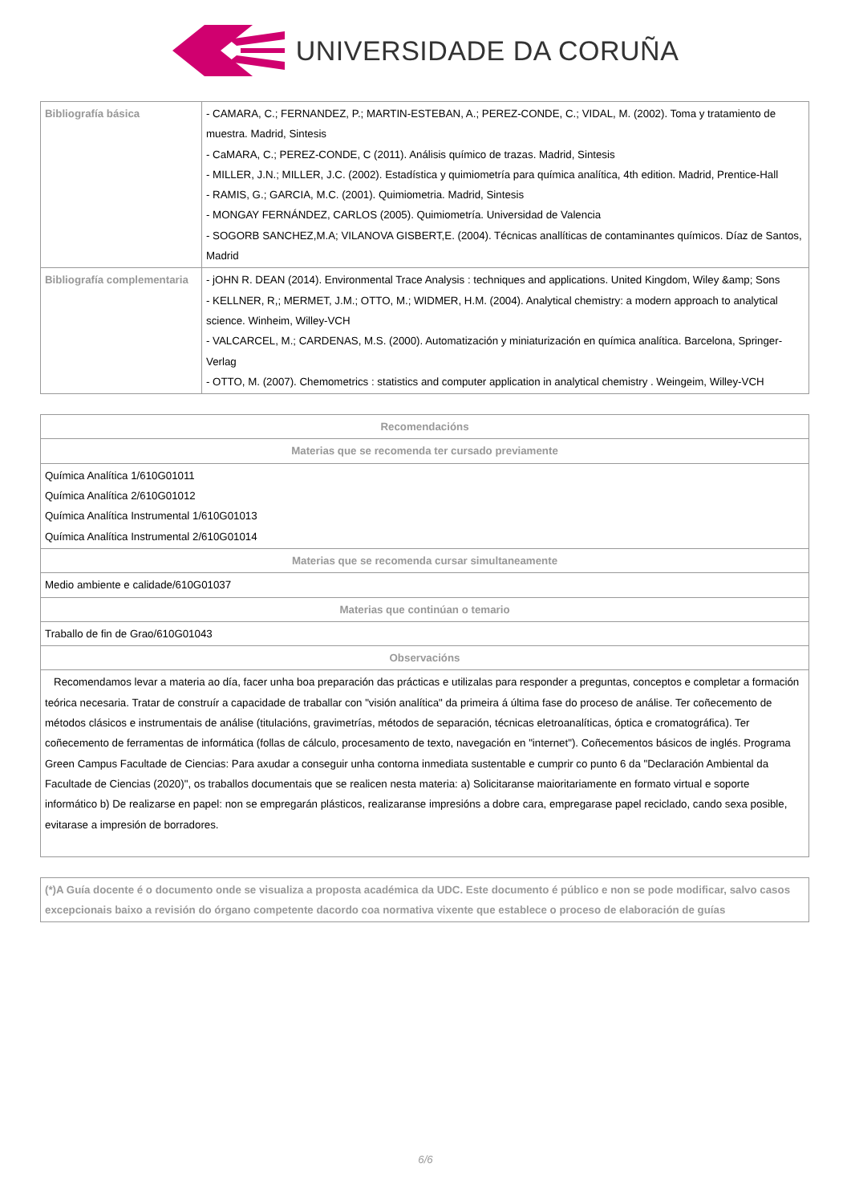UNIVERSIDADE DA CORUÑA
| Bibliografía básica | - CAMARA, C.; FERNANDEZ, P.; MARTIN-ESTEBAN, A.; PEREZ-CONDE, C.; VIDAL, M. (2002). Toma y tratamiento de muestra. Madrid, Sintesis - CaMARA, C.; PEREZ-CONDE, C (2011). Análisis químico de trazas. Madrid, Sintesis - MILLER, J.N.; MILLER, J.C. (2002). Estadística y quimiometría para química analítica, 4th edition. Madrid, Prentice-Hall - RAMIS, G.; GARCIA, M.C. (2001). Quimiometria. Madrid, Sintesis - MONGAY FERNÁNDEZ, CARLOS (2005). Quimiometría. Universidad de Valencia - SOGORB SANCHEZ,M.A; VILANOVA GISBERT,E. (2004). Técnicas anallíticas de contaminantes químicos. Díaz de Santos, Madrid |
| Bibliografía complementaria | - jOHN R. DEAN (2014). Environmental Trace Analysis : techniques and applications. United Kingdom, Wiley &amp; Sons - KELLNER, R,; MERMET, J.M.; OTTO, M.; WIDMER, H.M. (2004). Analytical chemistry: a modern approach to analytical science. Winheim, Willey-VCH - VALCARCEL, M.; CARDENAS, M.S. (2000). Automatización y miniaturización en química analítica. Barcelona, Springer-Verlag - OTTO, M. (2007). Chemometrics : statistics and computer application in analytical chemistry . Weingeim, Willey-VCH |
| Recomendacións |
| --- |
| Materias que se recomenda ter cursado previamente |
| Química Analítica 1/610G01011 Química Analítica 2/610G01012 Química Analítica Instrumental 1/610G01013 Química Analítica Instrumental 2/610G01014 |
| Materias que se recomenda cursar simultaneamente |
| Medio ambiente e calidade/610G01037 |
| Materias que continúan o temario |
| Traballo de fin de Grao/610G01043 |
| Observacións |
| Recomendamos levar a materia ao día, facer unha boa preparación das prácticas e utilizalas para responder a preguntas, conceptos e completar a formación teórica necesaria. Tratar de construír a capacidade de traballar con "visión analítica" da primeira á última fase do proceso de análise. Ter coñecemento de métodos clásicos e instrumentais de análise (titulacións, gravimetrías, métodos de separación, técnicas eletroanalíticas, óptica e cromatográfica). Ter coñecemento de ferramentas de informática (follas de cálculo, procesamento de texto, navegación en "internet"). Coñecementos básicos de inglés. Programa Green Campus Facultade de Ciencias: Para axudar a conseguir unha contorna inmediata sustentable e cumprir co punto 6 da "Declaración Ambiental da Facultade de Ciencias (2020)", os traballos documentais que se realicen nesta materia: a) Solicitaranse maioritariamente en formato virtual e soporte informático b) De realizarse en papel: non se empregarán plásticos, realizaranse impresións a dobre cara, empregarase papel reciclado, cando sexa posible, evitarase a impresión de borradores. |
| (*)A Guía docente é o documento onde se visualiza a proposta académica da UDC. Este documento é público e non se pode modificar, salvo casos excepcionais baixo a revisión do órgano competente dacordo coa normativa vixente que establece o proceso de elaboración de guías |
| --- |
6/6